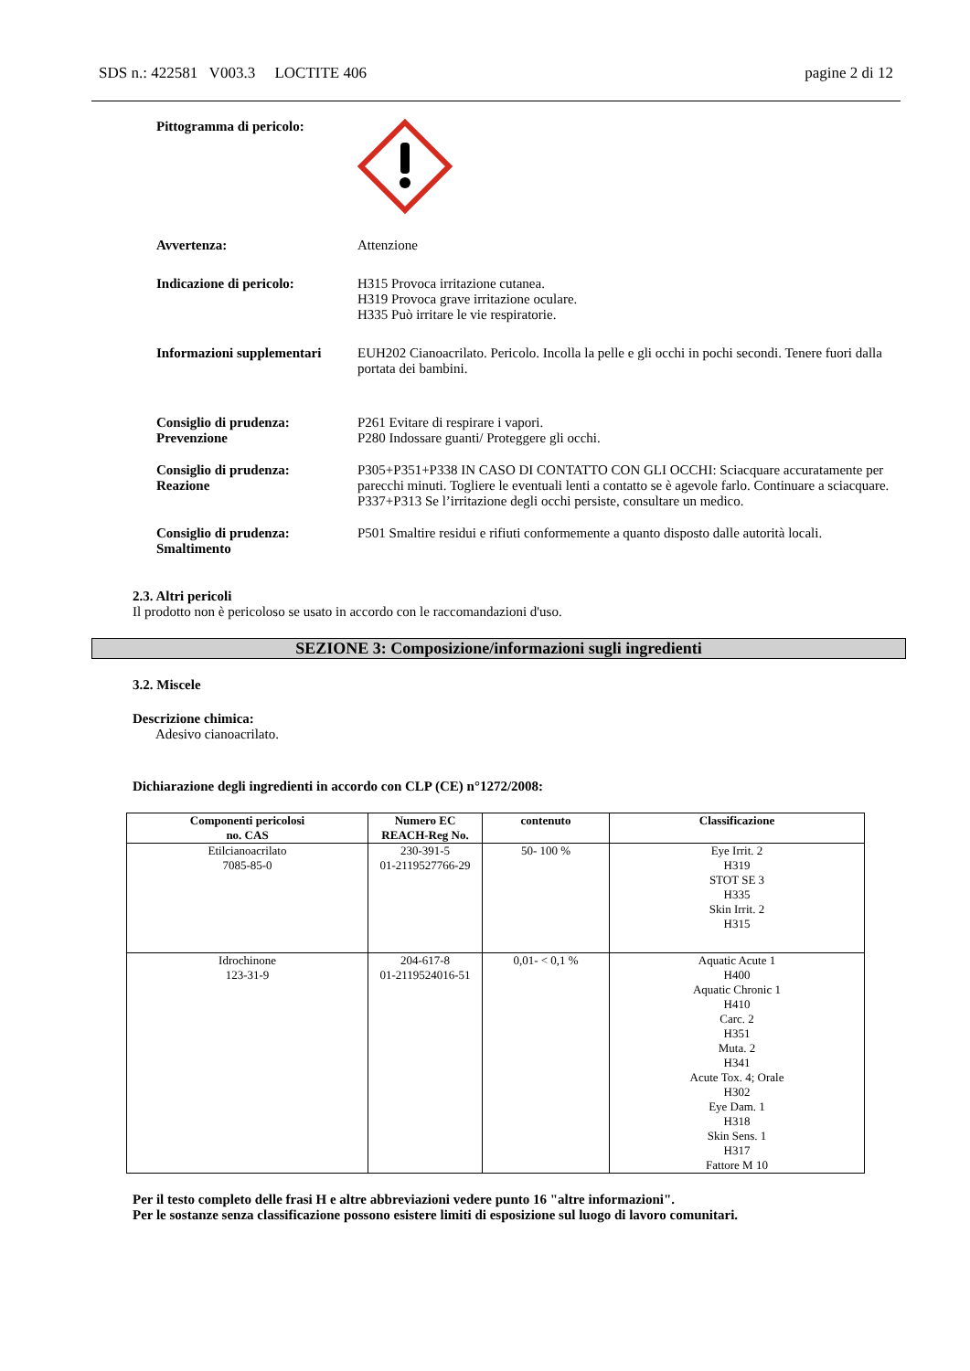SDS n.: 422581 V003.3 LOCTITE 406 pagine 2 di 12
Pittogramma di pericolo:
Avvertenza: Attenzione
Indicazione di pericolo: H315 Provoca irritazione cutanea.
H319 Provoca grave irritazione oculare.
H335 Può irritare le vie respiratorie.
Informazioni supplementari
EUH202 Cianoacrilato. Pericolo. Incolla la pelle e gli occhi in pochi secondi. Tenere fuori dalla portata dei bambini.
Consiglio di prudenza:
Prevenzione
P261 Evitare di respirare i vapori.
P280 Indossare guanti/ Proteggere gli occhi.
Consiglio di prudenza:
Reazione
P305+P351+P338 IN CASO DI CONTATTO CON GLI OCCHI: Sciacquare accuratamente per parecchi minuti. Togliere le eventuali lenti a contatto se è agevole farlo. Continuare a sciacquare.
P337+P313 Se l’irritazione degli occhi persiste, consultare un medico.
Consiglio di prudenza:
Smaltimento
P501 Smaltire residui e rifiuti conformemente a quanto disposto dalle autorità locali.
2.3. Altri pericoli
Il prodotto non è pericoloso se usato in accordo con le raccomandazioni d'uso.
SEZIONE 3: Composizione/informazioni sugli ingredienti
3.2. Miscele
Descrizione chimica:
Adesivo cianoacrilato.
Dichiarazione degli ingredienti in accordo con CLP (CE) n°1272/2008:
| Componenti pericolosi no. CAS | Numero EC REACH-Reg No. | contenuto | Classificazione |
| --- | --- | --- | --- |
| Etilcianoacrilato 7085-85-0 | 230-391-5 01-2119527766-29 | 50- 100 % | Eye Irrit. 2 H319 STOT SE 3 H335 Skin Irrit. 2 H315 |
| Idrochinone 123-31-9 | 204-617-8 01-2119524016-51 | 0,01- < 0,1 % | Aquatic Acute 1 H400 Aquatic Chronic 1 H410 Carc. 2 H351 Muta. 2 H341 Acute Tox. 4; Orale H302 Eye Dam. 1 H318 Skin Sens. 1 H317 Fattore M 10 |
Per il testo completo delle frasi H e altre abbreviazioni vedere punto 16 "altre informazioni".
Per le sostanze senza classificazione possono esistere limiti di esposizione sul luogo di lavoro comunitari.